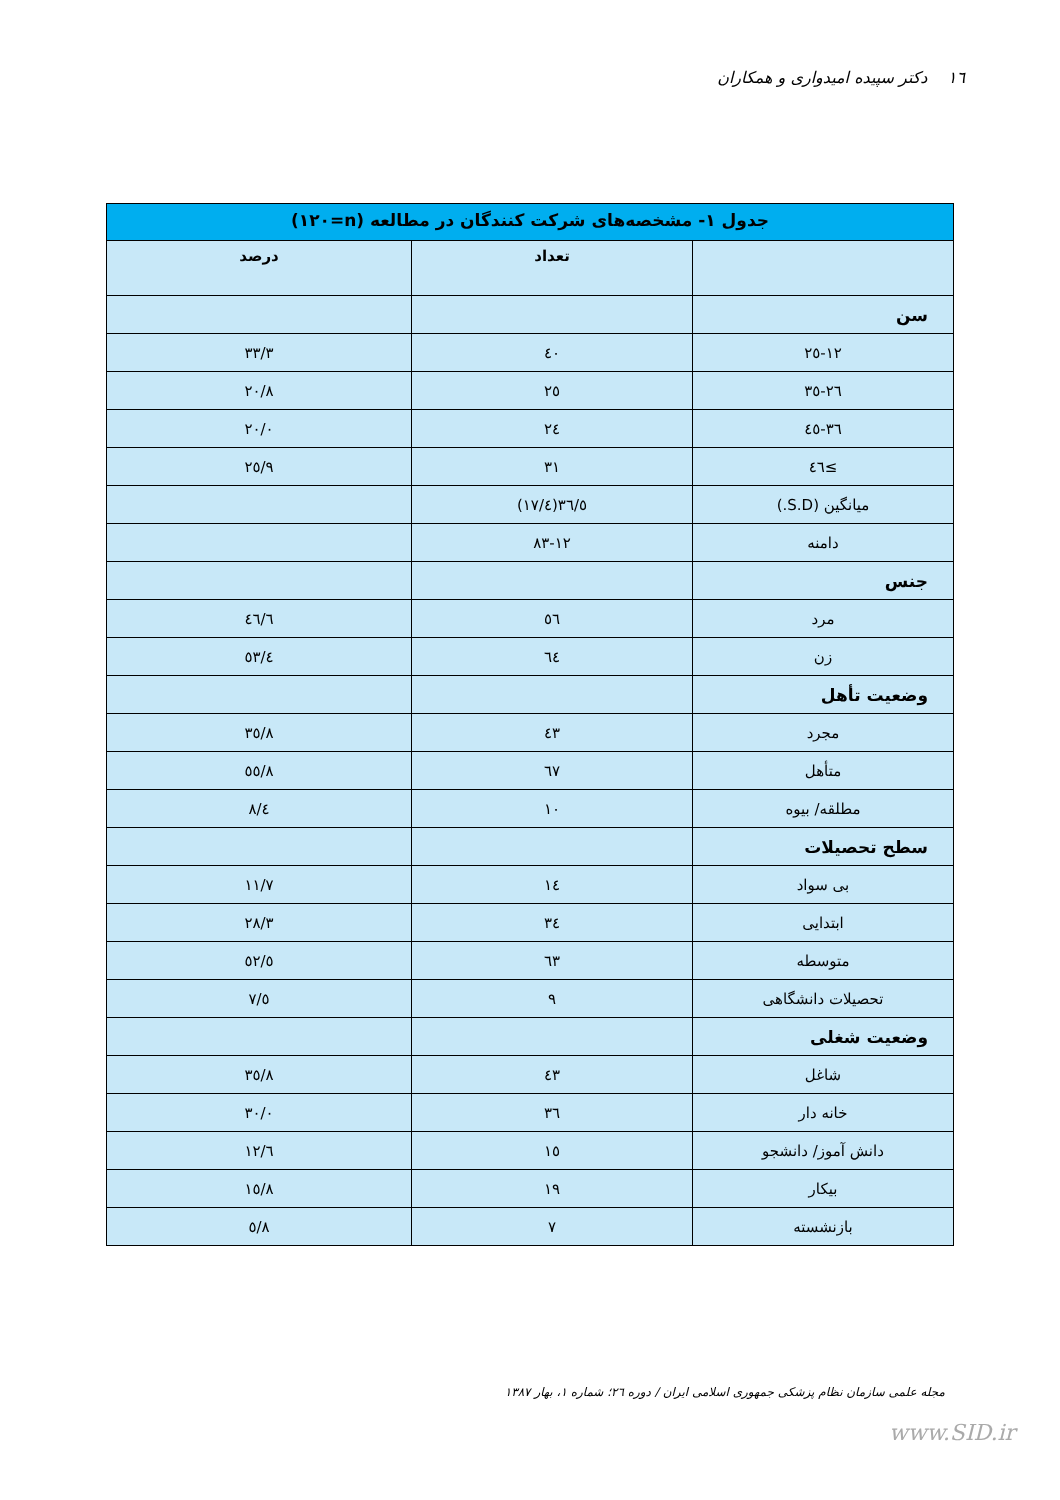١٦ دکتر سپیده امیدواری و همکاران
| جدول ١- مشخصه‌های شرکت کنندگان در مطالعه (n=١٢٠) | | |
| --- | --- | --- |
| | تعداد | درصد |
| سن | | |
| ١٢-٢٥ | ٤٠ | ٣٣/٣ |
| ٢٦-٣٥ | ٢٥ | ٢٠/٨ |
| ٣٦-٤٥ | ٢٤ | ٢٠/٠ |
| ≥٤٦ | ٣١ | ٢٥/٩ |
| میانگین (S.D.) | ٣٦/٥(١٧/٤) | |
| دامنه | ١٢-٨٣ | |
| جنس | | |
| مرد | ٥٦ | ٤٦/٦ |
| زن | ٦٤ | ٥٣/٤ |
| وضعیت تأهل | | |
| مجرد | ٤٣ | ٣٥/٨ |
| متأهل | ٦٧ | ٥٥/٨ |
| مطلقه/ بیوه | ١٠ | ٨/٤ |
| سطح تحصیلات | | |
| بی سواد | ١٤ | ١١/٧ |
| ابتدایی | ٣٤ | ٢٨/٣ |
| متوسطه | ٦٣ | ٥٢/٥ |
| تحصیلات دانشگاهی | ٩ | ٧/٥ |
| وضعیت شغلی | | |
| شاغل | ٤٣ | ٣٥/٨ |
| خانه دار | ٣٦ | ٣٠/٠ |
| دانش آموز/ دانشجو | ١٥ | ١٢/٦ |
| بیکار | ١٩ | ١٥/٨ |
| بازنشسته | ٧ | ٥/٨ |
مجله علمی سازمان نظام پزشکی جمهوری اسلامی ایران / دوره ٢٦؛ شماره ١، بهار ١٣٨٧
www.SID.ir